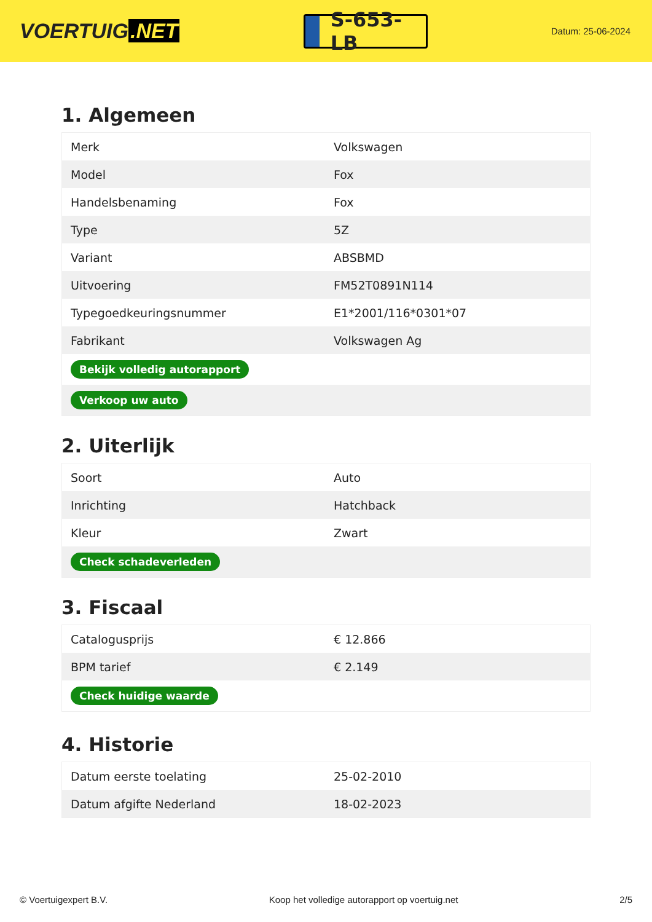VOERTUIG.NET
S-653-LB
Datum: 25-06-2024
1. Algemeen
| Merk | Volkswagen |
| Model | Fox |
| Handelsbenaming | Fox |
| Type | 5Z |
| Variant | ABSBMD |
| Uitvoering | FM52T0891N114 |
| Typegoedkeuringsnummer | E1*2001/116*0301*07 |
| Fabrikant | Volkswagen Ag |
| Bekijk volledig autorapport | |
| Verkoop uw auto | |
2. Uiterlijk
| Soort | Auto |
| Inrichting | Hatchback |
| Kleur | Zwart |
| Check schadeverleden | |
3. Fiscaal
| Catalogusprijs | € 12.866 |
| BPM tarief | € 2.149 |
| Check huidige waarde | |
4. Historie
| Datum eerste toelating | 25-02-2010 |
| Datum afgifte Nederland | 18-02-2023 |
© Voertuigexpert B.V. Koop het volledige autorapport op voertuig.net 2/5